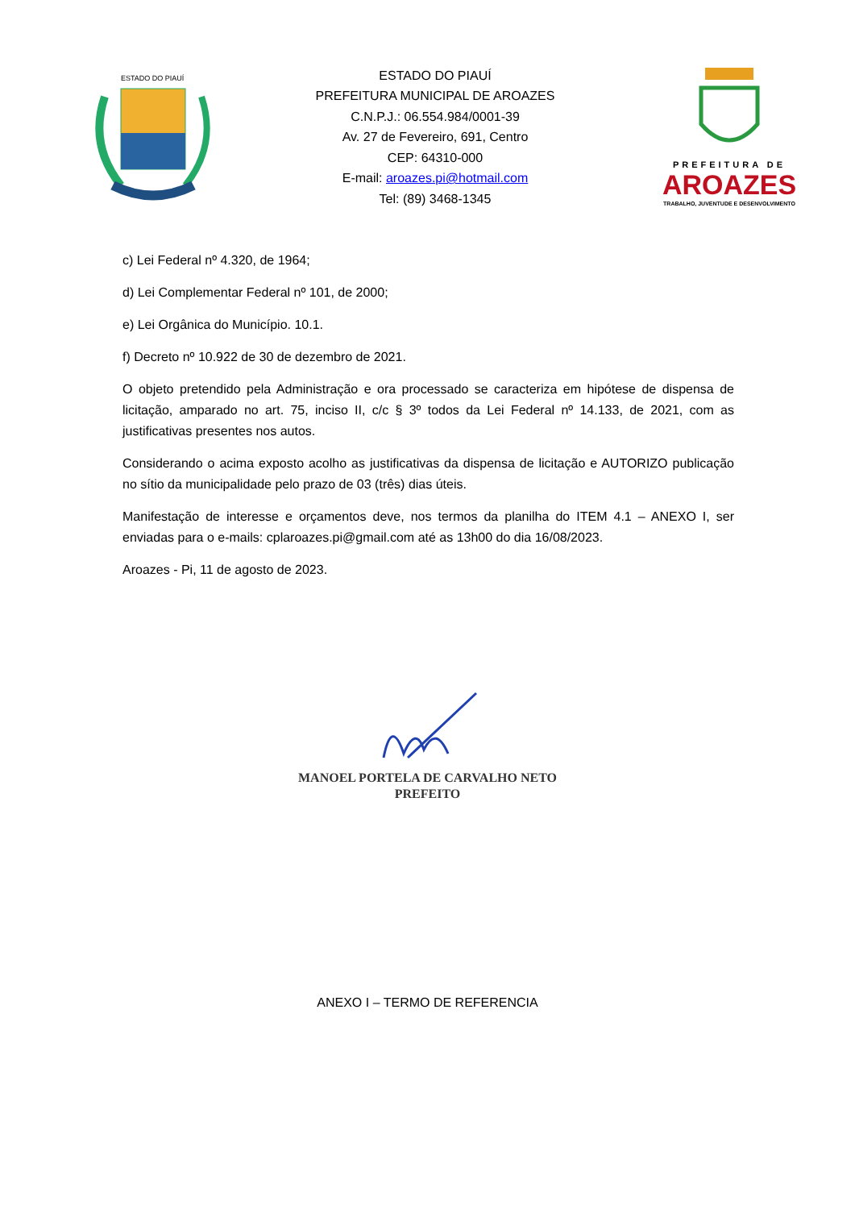ESTADO DO PIAUÍ
ESTADO DO PIAUÍ
PREFEITURA MUNICIPAL DE AROAZES
C.N.P.J.: 06.554.984/0001-39
Av. 27 de Fevereiro, 691, Centro
CEP: 64310-000
E-mail: aroazes.pi@hotmail.com
Tel: (89) 3468-1345
PREFEITURA DE
AROAZES
TRABALHO, JUVENTUDE E DESENVOLVIMENTO
c) Lei Federal nº 4.320, de 1964;
d) Lei Complementar Federal nº 101, de 2000;
e) Lei Orgânica do Município. 10.1.
f) Decreto nº 10.922 de 30 de dezembro de 2021.
O objeto pretendido pela Administração e ora processado se caracteriza em hipótese de dispensa de licitação, amparado no art. 75, inciso II, c/c § 3º todos da Lei Federal nº 14.133, de 2021, com as justificativas presentes nos autos.
Considerando o acima exposto acolho as justificativas da dispensa de licitação e AUTORIZO publicação no sítio da municipalidade pelo prazo de 03 (três) dias úteis.
Manifestação de interesse e orçamentos deve, nos termos da planilha do ITEM 4.1 – ANEXO I, ser enviadas para o e-mails: cplaroazes.pi@gmail.com até as 13h00 do dia 16/08/2023.
Aroazes - Pi, 11 de agosto de 2023.
MANOEL PORTELA DE CARVALHO NETO
PREFEITO
ANEXO I – TERMO DE REFERENCIA